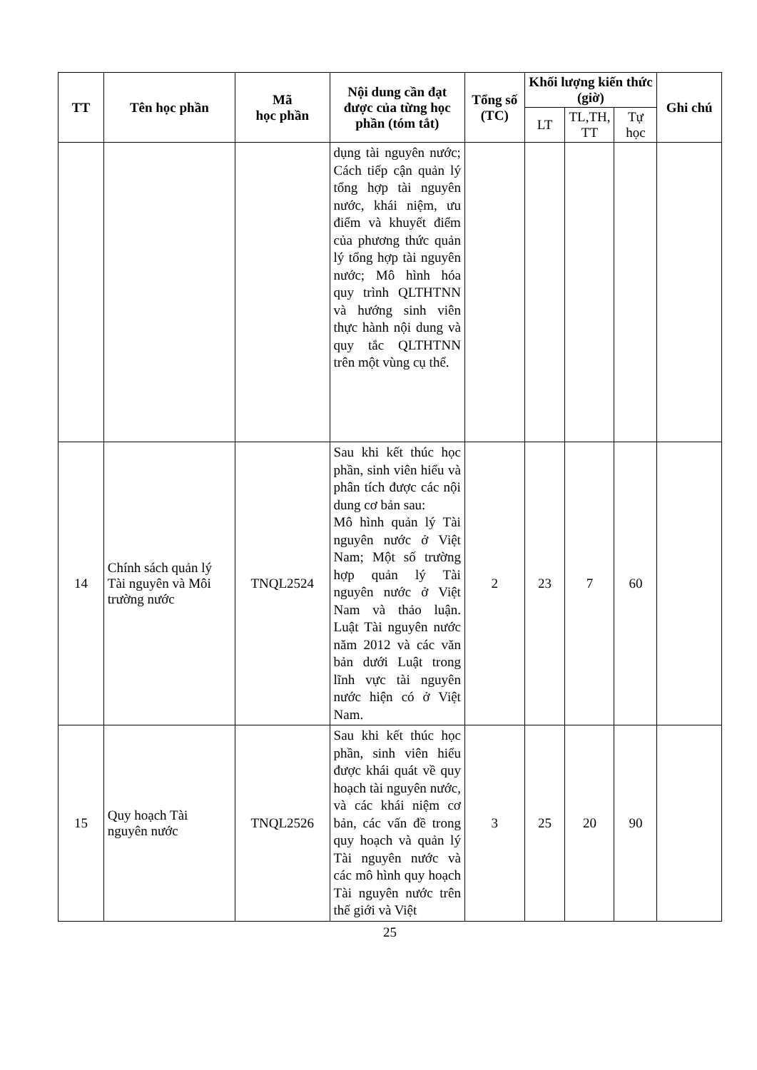| TT | Tên học phần | Mã học phần | Nội dung cần đạt được của từng học phần (tóm tắt) | Tổng số (TC) | Khối lượng kiến thức (giờ) | | | Ghi chú |
| --- | --- | --- | --- | --- | --- | --- | --- | --- |
| | | | | | LT | TL,TH, TT | Tự học | |
| | | | dụng tài nguyên nước; Cách tiếp cận quản lý tổng hợp tài nguyên nước, khái niệm, ưu điểm và khuyết điểm của phương thức quản lý tổng hợp tài nguyên nước; Mô hình hóa quy trình QLTHTNN và hướng sinh viên thực hành nội dung và quy tắc QLTHTNN trên một vùng cụ thể. | | | | | |
| 14 | Chính sách quản lý Tài nguyên và Môi trường nước | TNQL2524 | Sau khi kết thúc học phần, sinh viên hiểu và phân tích được các nội dung cơ bản sau: Mô hình quản lý Tài nguyên nước ở Việt Nam; Một số trường hợp quản lý Tài nguyên nước ở Việt Nam và thảo luận. Luật Tài nguyên nước năm 2012 và các văn bản dưới Luật trong lĩnh vực tài nguyên nước hiện có ở Việt Nam. | 2 | 23 | 7 | 60 | |
| 15 | Quy hoạch Tài nguyên nước | TNQL2526 | Sau khi kết thúc học phần, sinh viên hiểu được khái quát về quy hoạch tài nguyên nước, và các khái niệm cơ bản, các vấn đề trong quy hoạch và quản lý Tài nguyên nước và các mô hình quy hoạch Tài nguyên nước trên thế giới và Việt | 3 | 25 | 20 | 90 | |
25